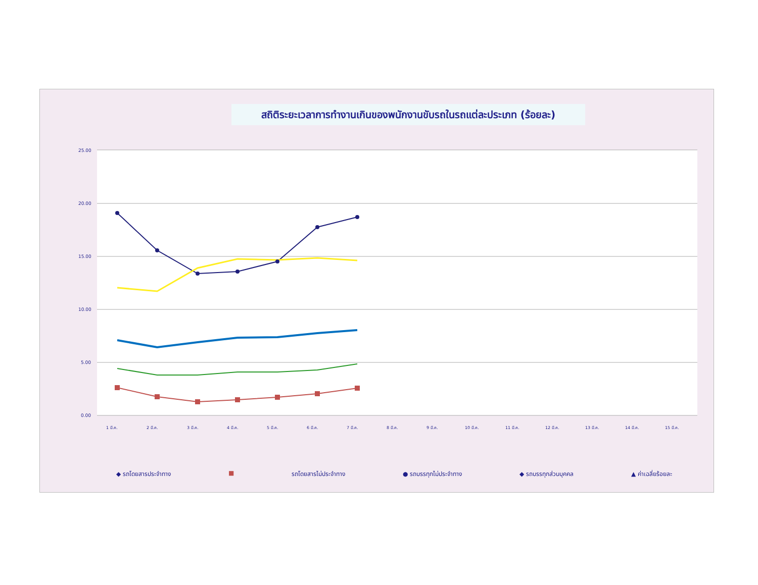สถิติระยะเวลาการทำงานเกินของพนักงานขับรถในรถแต่ละประเภท (ร้อยละ)
25.00
20.00
15.00
10.00
5.00
0.00
1 มี.ค.
2 มี.ค.
3 มี.ค.
4 มี.ค.
5 มี.ค.
6 มี.ค.
7 มี.ค.
8 มี.ค.
9 มี.ค.
10 มี.ค.
11 มี.ค.
12 มี.ค.
13 มี.ค.
14 มี.ค.
15 มี.ค.
◆ รถโดยสารประจำทาง ■ รถโดยสารไม่ประจำทาง ● รถบรรทุกไม่ประจำทาง ◆ รถบรรทุกส่วนบุคคล ▲ ค่าเฉลี่ยร้อยละ